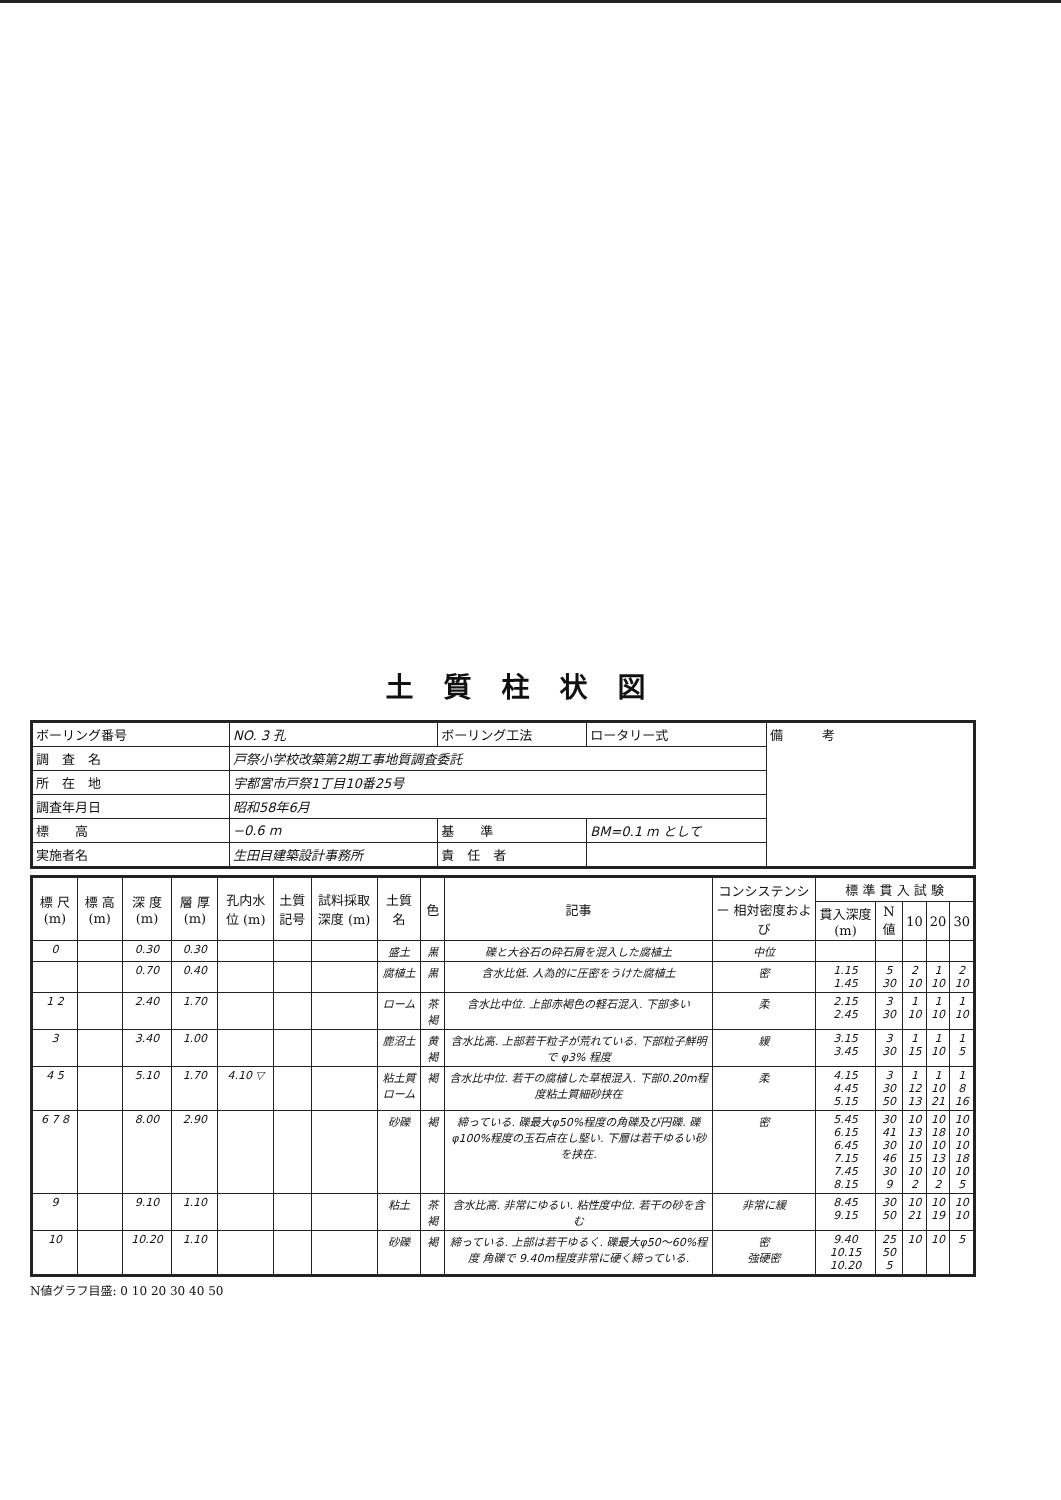土質柱状図
| ボーリング番号 | NO. 3 孔 | ボーリング工法 | ロータリー式 | 備 考 |
| 調 査 名 | 戸祭小学校改築第2期工事地質調査委託 | | | |
| 所 在 地 | 宇都宮市戸祭1丁目10番25号 | | | |
| 調査年月日 | 昭和58年6月 | | | |
| 標 高 | −0.6 m | 基 準 | BM=0.1 m として | |
| 実施者名 | 生田目建築設計事務所 | 責 任 者 | | |
| 標 尺 (m) | 標 高 (m) | 深 度 (m) | 層 厚 (m) | 孔内水位 (m) | 土質記号 | 試料採取深度 (m) | 土質名 | 色 | 記事 | コンシステンシー 相対密度および | 標 準 貫 入 試 験 | | | | |
| --- | --- | --- | --- | --- | --- | --- | --- | --- | --- | --- | --- | --- | --- | --- | --- |
| | | | | | | | | | | | 貫入深度 (m) | N 値 | 10 | 20 | 30 |
| 0 | | 0.30 | 0.30 | | | | 盛土 | 黒 | 礫と大谷石の砕石屑を混入した腐植土 | 中位 | | | | | |
| | | 0.70 | 0.40 | | | | 腐植土 | 黒 | 含水比低. 人為的に圧密をうけた腐植土 | 密 | 1.15 1.45 | 5 30 | 2 10 | 1 10 | 2 10 |
| 1 2 | | 2.40 | 1.70 | | | | ローム | 茶褐 | 含水比中位. 上部赤褐色の軽石混入. 下部多い | 柔 | 2.15 2.45 | 3 30 | 1 10 | 1 10 | 1 10 |
| 3 | | 3.40 | 1.00 | | | | 鹿沼土 | 黄褐 | 含水比高. 上部若干粒子が荒れている. 下部粒子鮮明で φ3% 程度 | 緩 | 3.15 3.45 | 3 30 | 1 15 | 1 10 | 1 5 |
| 4 5 | | 5.10 | 1.70 | 4.10 ▽ | | | 粘土質ローム | 褐 | 含水比中位. 若干の腐植した草根混入. 下部0.20m程度粘土質細砂挟在 | 柔 | 4.15 4.45 5.15 | 3 30 50 | 1 12 13 | 1 10 21 | 1 8 16 |
| 6 7 8 | | 8.00 | 2.90 | | | | 砂礫 | 褐 | 締っている. 礫最大φ50%程度の角礫及び円礫. 礫φ100%程度の玉石点在し堅い. 下層は若干ゆるい砂を挟在. | 密 | 5.45 6.15 6.45 7.15 7.45 8.15 | 30 41 30 46 30 9 | 10 13 10 15 10 2 | 10 18 10 13 10 2 | 10 10 10 18 10 5 |
| 9 | | 9.10 | 1.10 | | | | 粘土 | 茶褐 | 含水比高. 非常にゆるい. 粘性度中位. 若干の砂を含む | 非常に緩 | 8.45 9.15 | 30 50 | 10 21 | 10 19 | 10 10 |
| 10 | | 10.20 | 1.10 | | | | 砂礫 | 褐 | 締っている. 上部は若干ゆるく. 礫最大φ50〜60%程度 角礫で 9.40m程度非常に硬く締っている. | 密 強硬密 | 9.40 10.15 10.20 | 25 50 5 | 10 | 10 | 5 |
N値グラフ目盛: 0 10 20 30 40 50